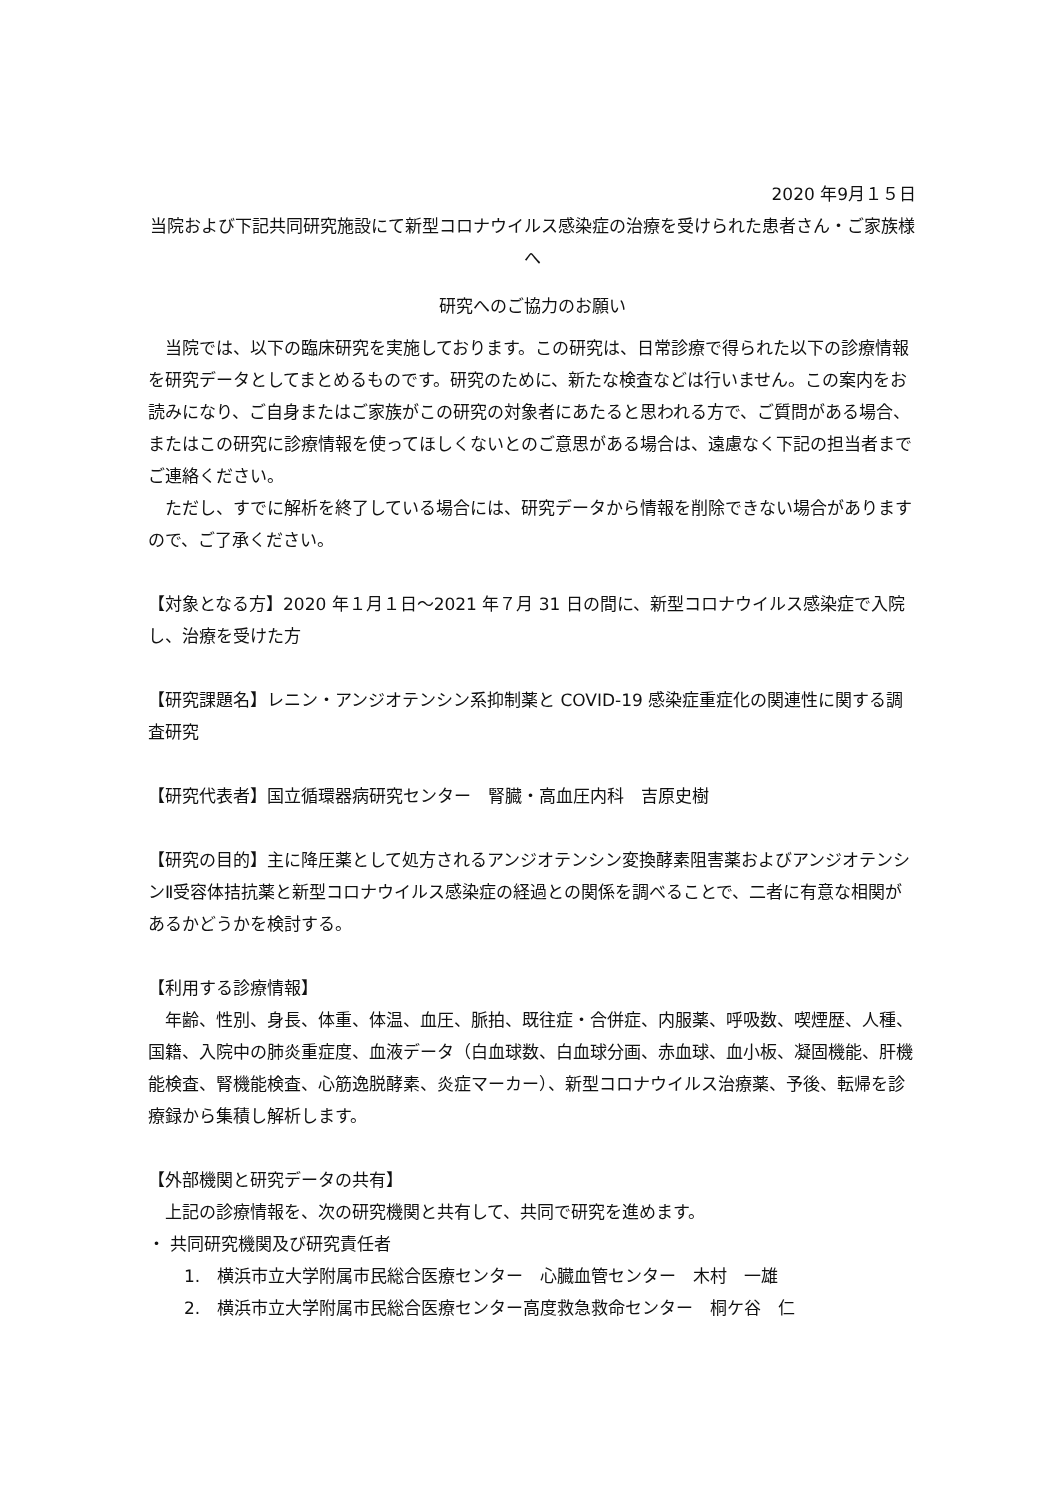2020 年9月１５日
当院および下記共同研究施設にて新型コロナウイルス感染症の治療を受けられた患者さん・ご家族様へ
研究へのご協力のお願い
　当院では、以下の臨床研究を実施しております。この研究は、日常診療で得られた以下の診療情報を研究データとしてまとめるものです。研究のために、新たな検査などは行いません。この案内をお読みになり、ご自身またはご家族がこの研究の対象者にあたると思われる方で、ご質問がある場合、またはこの研究に診療情報を使ってほしくないとのご意思がある場合は、遠慮なく下記の担当者までご連絡ください。
　ただし、すでに解析を終了している場合には、研究データから情報を削除できない場合がありますので、ご了承ください。
【対象となる方】2020 年１月１日～2021 年７月 31 日の間に、新型コロナウイルス感染症で入院し、治療を受けた方
【研究課題名】レニン・アンジオテンシン系抑制薬と COVID-19 感染症重症化の関連性に関する調査研究
【研究代表者】国立循環器病研究センター　腎臓・高血圧内科　吉原史樹
【研究の目的】主に降圧薬として処方されるアンジオテンシン変換酵素阻害薬およびアンジオテンシンⅡ受容体拮抗薬と新型コロナウイルス感染症の経過との関係を調べることで、二者に有意な相関があるかどうかを検討する。
【利用する診療情報】
　年齢、性別、身長、体重、体温、血圧、脈拍、既往症・合併症、内服薬、呼吸数、喫煙歴、人種、国籍、入院中の肺炎重症度、血液データ（白血球数、白血球分画、赤血球、血小板、凝固機能、肝機能検査、腎機能検査、心筋逸脱酵素、炎症マーカー）、新型コロナウイルス治療薬、予後、転帰を診療録から集積し解析します。
【外部機関と研究データの共有】
　上記の診療情報を、次の研究機関と共有して、共同で研究を進めます。
・ 共同研究機関及び研究責任者
1.　横浜市立大学附属市民総合医療センター　心臓血管センター　木村　一雄
2.　横浜市立大学附属市民総合医療センター高度救急救命センター　桐ケ谷　仁